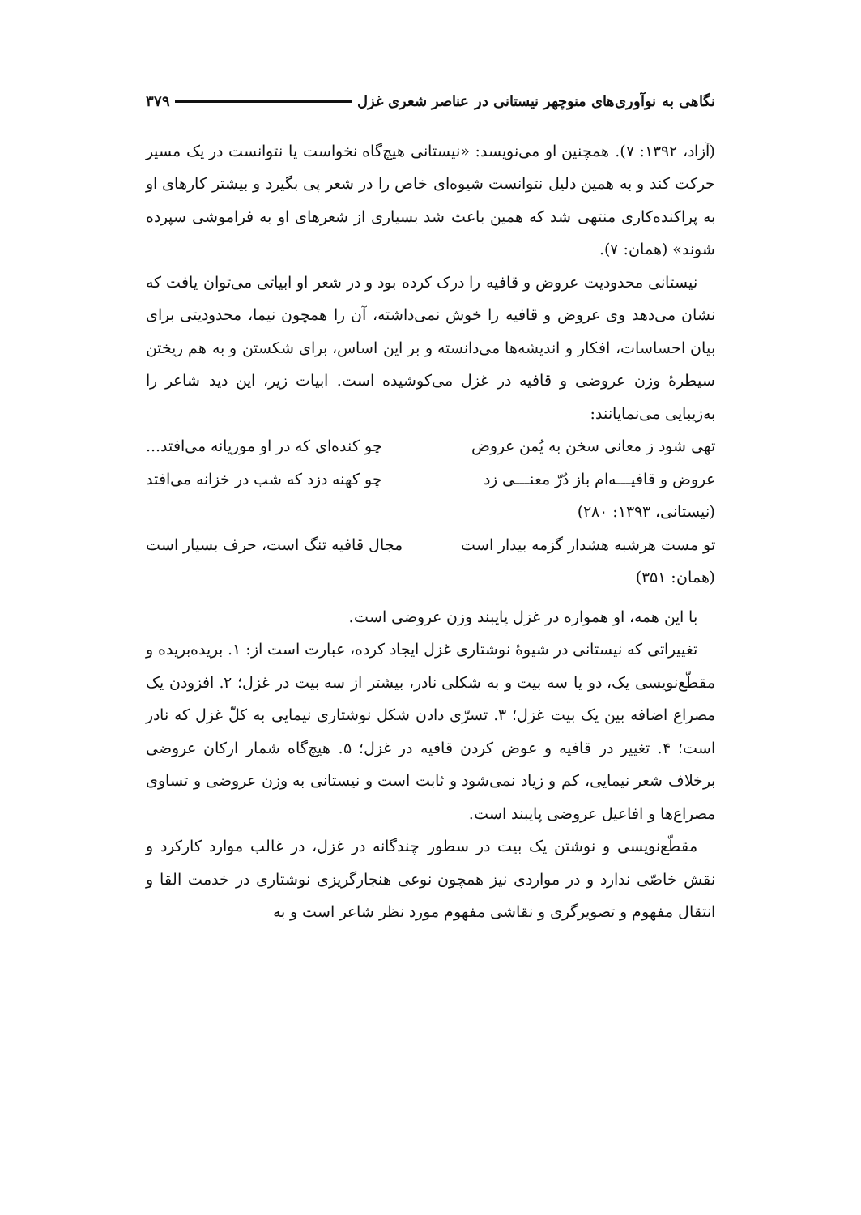نگاهی به نوآوری‌های منوچهر نیستانی در عناصر شعری غزل ۳۷۹
(آزاد، ۱۳۹۲: ۷). همچنین او می‌نویسد: «نیستانی هیچ‌گاه نخواست یا نتوانست در یک مسیر حرکت کند و به همین دلیل نتوانست شیوه‌ای خاص را در شعر پی بگیرد و بیشتر کارهای او به پراکنده‌کاری منتهی شد که همین باعث شد بسیاری از شعرهای او به فراموشی سپرده شوند» (همان: ۷).
نیستانی محدودیت عروض و قافیه را درک کرده بود و در شعر او ابیاتی می‌توان یافت که نشان می‌دهد وی عروض و قافیه را خوش نمی‌داشته، آن را همچون نیما، محدودیتی برای بیان احساسات، افکار و اندیشه‌ها می‌دانسته و بر این اساس، برای شکستن و به هم ریختن سیطرهٔ وزن عروضی و قافیه در غزل می‌کوشیده است. ابیات زیر، این دید شاعر را به‌زیبایی می‌نمایانند:
تهی شود ز معانی سخن به یُمن عروض چو کنده‌ای که در او موریانه می‌افتد...
عروض و قافیـــه‌ام باز دُرّ معنـــی زد چو کهنه دزد که شب در خزانه می‌افتد
(نیستانی، ۱۳۹۳: ۲۸۰)
تو مست هرشبه هشدار گزمه بیدار است مجال قافیه تنگ است، حرف بسیار است
(همان: ۳۵۱)
با این همه، او همواره در غزل پایبند وزن عروضی است.
تغییراتی که نیستانی در شیوهٔ نوشتاری غزل ایجاد کرده، عبارت است از: ۱. بریده‌بریده و مقطّع‌نویسی یک، دو یا سه بیت و به شکلی نادر، بیشتر از سه بیت در غزل؛ ۲. افزودن یک مصراع اضافه بین یک بیت غزل؛ ۳. تسرّی دادن شکل نوشتاری نیمایی به کلّ غزل که نادر است؛ ۴. تغییر در قافیه و عوض کردن قافیه در غزل؛ ۵. هیچ‌گاه شمار ارکان عروضی برخلاف شعر نیمایی، کم و زیاد نمی‌شود و ثابت است و نیستانی به وزن عروضی و تساوی مصراع‌ها و افاعیل عروضی پایبند است.
مقطّع‌نویسی و نوشتن یک بیت در سطور چندگانه در غزل، در غالب موارد کارکرد و نقش خاصّی ندارد و در مواردی نیز همچون نوعی هنجارگریزی نوشتاری در خدمت القا و انتقال مفهوم و تصویرگری و نقاشی مفهوم مورد نظر شاعر است و به